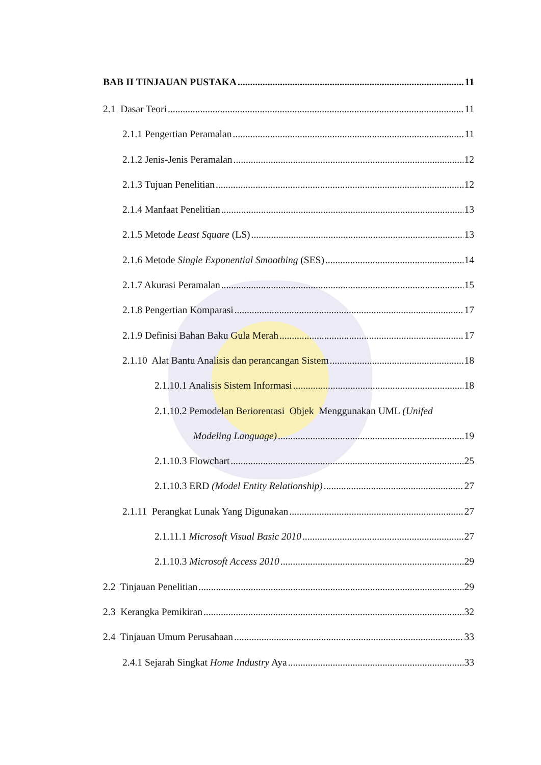BAB II TINJAUAN PUSTAKA 11
2.1 Dasar Teori 11
2.1.1 Pengertian Peramalan 11
2.1.2 Jenis-Jenis Peramalan 12
2.1.3 Tujuan Penelitian 12
2.1.4 Manfaat Penelitian 13
2.1.5 Metode Least Square (LS) 13
2.1.6 Metode Single Exponential Smoothing (SES) 14
2.1.7 Akurasi Peramalan 15
2.1.8 Pengertian Komparasi 17
2.1.9 Definisi Bahan Baku Gula Merah 17
2.1.10 Alat Bantu Analisis dan perancangan Sistem 18
2.1.10.1 Analisis Sistem Informasi 18
2.1.10.2 Pemodelan Beriorentasi Objek Menggunakan UML (Unifed
Modeling Language) 19
2.1.10.3 Flowchart 25
2.1.10.3 ERD (Model Entity Relationship) 27
2.1.11 Perangkat Lunak Yang Digunakan 27
2.1.11.1 Microsoft Visual Basic 2010 27
2.1.10.3 Microsoft Access 2010 29
2.2 Tinjauan Penelitian 29
2.3 Kerangka Pemikiran 32
2.4 Tinjauan Umum Perusahaan 33
2.4.1 Sejarah Singkat Home Industry Aya 33